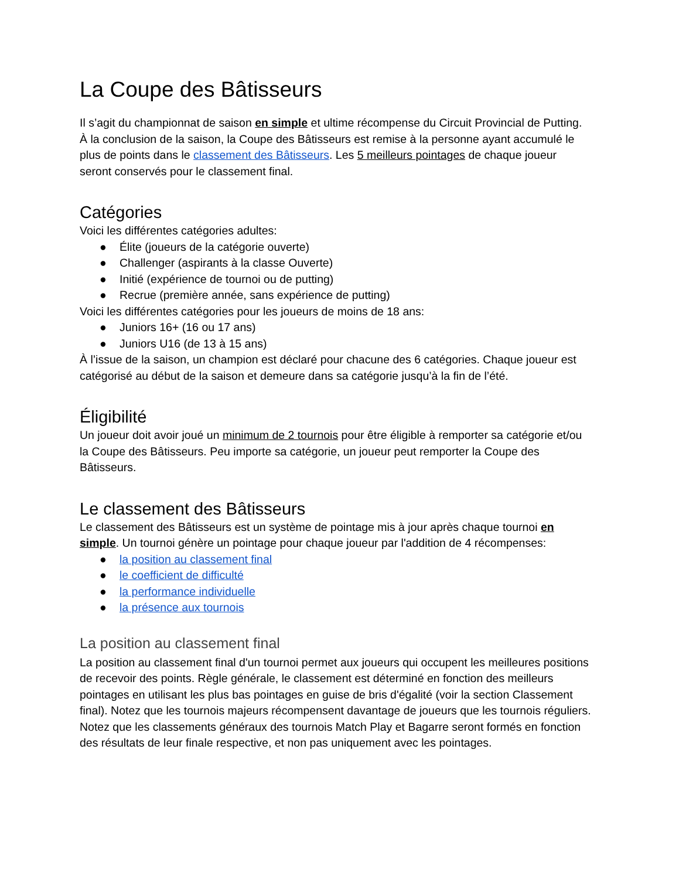La Coupe des Bâtisseurs
Il s’agit du championnat de saison en simple et ultime récompense du Circuit Provincial de Putting. À la conclusion de la saison, la Coupe des Bâtisseurs est remise à la personne ayant accumulé le plus de points dans le classement des Bâtisseurs. Les 5 meilleurs pointages de chaque joueur seront conservés pour le classement final.
Catégories
Voici les différentes catégories adultes:
● Élite (joueurs de la catégorie ouverte)
● Challenger (aspirants à la classe Ouverte)
● Initié (expérience de tournoi ou de putting)
● Recrue (première année, sans expérience de putting)
Voici les différentes catégories pour les joueurs de moins de 18 ans:
● Juniors 16+ (16 ou 17 ans)
● Juniors U16 (de 13 à 15 ans)
À l’issue de la saison, un champion est déclaré pour chacune des 6 catégories. Chaque joueur est catégorisé au début de la saison et demeure dans sa catégorie jusqu’à la fin de l’été.
Éligibilité
Un joueur doit avoir joué un minimum de 2 tournois pour être éligible à remporter sa catégorie et/ou la Coupe des Bâtisseurs. Peu importe sa catégorie, un joueur peut remporter la Coupe des Bâtisseurs.
Le classement des Bâtisseurs
Le classement des Bâtisseurs est un système de pointage mis à jour après chaque tournoi en simple. Un tournoi génère un pointage pour chaque joueur par l'addition de 4 récompenses:
● la position au classement final
● le coefficient de difficulté
● la performance individuelle
● la présence aux tournois
La position au classement final
La position au classement final d'un tournoi permet aux joueurs qui occupent les meilleures positions de recevoir des points. Règle générale, le classement est déterminé en fonction des meilleurs pointages en utilisant les plus bas pointages en guise de bris d'égalité (voir la section Classement final). Notez que les tournois majeurs récompensent davantage de joueurs que les tournois réguliers. Notez que les classements généraux des tournois Match Play et Bagarre seront formés en fonction des résultats de leur finale respective, et non pas uniquement avec les pointages.